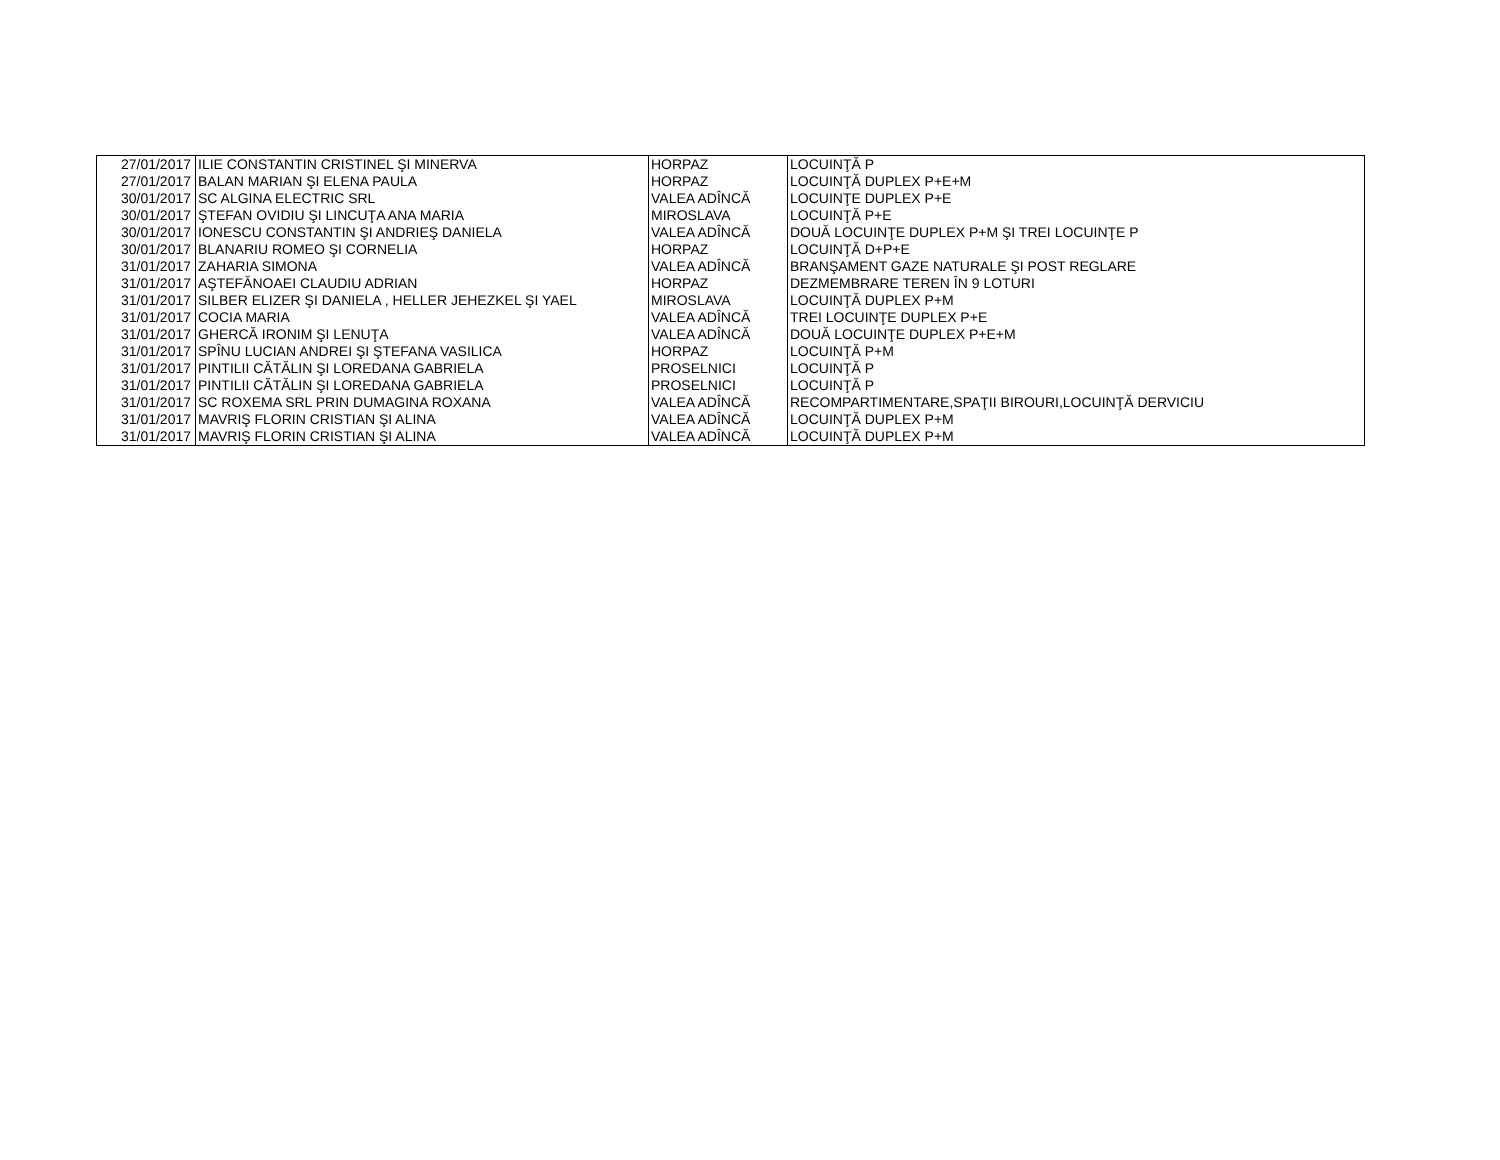| 27/01/2017 | ILIE CONSTANTIN CRISTINEL ŞI MINERVA | HORPAZ | LOCUINŢĂ P |
| 27/01/2017 | BALAN MARIAN ŞI ELENA PAULA | HORPAZ | LOCUINŢĂ DUPLEX P+E+M |
| 30/01/2017 | SC ALGINA ELECTRIC SRL | VALEA ADÎNCĂ | LOCUINŢE DUPLEX P+E |
| 30/01/2017 | ŞTEFAN OVIDIU ŞI LINCUŢA ANA MARIA | MIROSLAVA | LOCUINŢĂ P+E |
| 30/01/2017 | IONESCU CONSTANTIN ŞI ANDRIEŞ DANIELA | VALEA ADÎNCĂ | DOUĂ LOCUINŢE DUPLEX P+M ŞI TREI LOCUINŢE P |
| 30/01/2017 | BLANARIU ROMEO ŞI CORNELIA | HORPAZ | LOCUINŢĂ D+P+E |
| 31/01/2017 | ZAHARIA SIMONA | VALEA ADÎNCĂ | BRANŞAMENT GAZE NATURALE ŞI POST REGLARE |
| 31/01/2017 | AŞTEFĂNOAEI CLAUDIU ADRIAN | HORPAZ | DEZMEMBRARE TEREN ÎN 9 LOTURI |
| 31/01/2017 | SILBER ELIZER ŞI DANIELA , HELLER JEHEZKEL ŞI YAEL | MIROSLAVA | LOCUINŢĂ DUPLEX P+M |
| 31/01/2017 | COCIA MARIA | VALEA ADÎNCĂ | TREI LOCUINŢE DUPLEX P+E |
| 31/01/2017 | GHERCĂ IRONIM ŞI LENUŢA | VALEA ADÎNCĂ | DOUĂ LOCUINŢE DUPLEX P+E+M |
| 31/01/2017 | SPÎNU LUCIAN ANDREI ŞI ŞTEFANA VASILICA | HORPAZ | LOCUINŢĂ P+M |
| 31/01/2017 | PINTILII CĂTĂLIN ŞI LOREDANA GABRIELA | PROSELNICI | LOCUINŢĂ P |
| 31/01/2017 | PINTILII CĂTĂLIN ŞI LOREDANA GABRIELA | PROSELNICI | LOCUINŢĂ P |
| 31/01/2017 | SC ROXEMA SRL PRIN DUMAGINA ROXANA | VALEA ADÎNCĂ | RECOMPARTIMENTARE,SPAŢII BIROURI,LOCUINŢĂ DERVICIU |
| 31/01/2017 | MAVRIŞ FLORIN CRISTIAN ŞI ALINA | VALEA ADÎNCĂ | LOCUINŢĂ DUPLEX P+M |
| 31/01/2017 | MAVRIŞ FLORIN CRISTIAN ŞI ALINA | VALEA ADÎNCĂ | LOCUINŢĂ DUPLEX P+M |